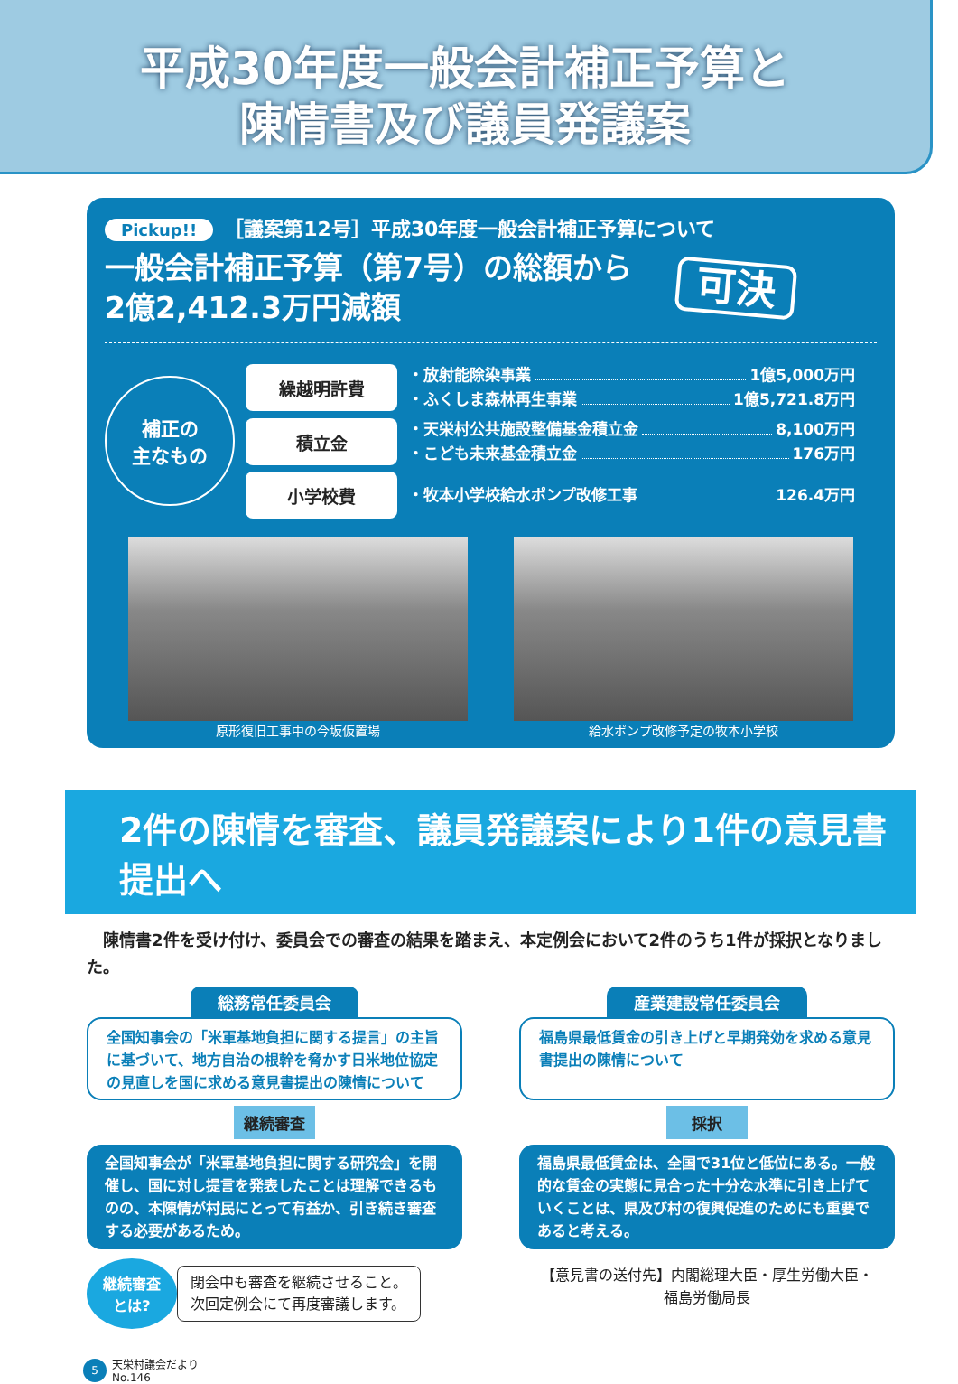平成30年度一般会計補正予算と
陳情書及び議員発議案
Pickup!! ［議案第12号］平成30年度一般会計補正予算について
一般会計補正予算（第7号）の総額から
2億2,412.3万円減額
可決
補正の
主なもの
繰越明許費
・放射能除染事業 1億5,000万円
・ふくしま森林再生事業 1億5,721.8万円
積立金
・天栄村公共施設整備基金積立金 8,100万円
・こども未来基金積立金 176万円
小学校費
・牧本小学校給水ポンプ改修工事 126.4万円
原形復旧工事中の今坂仮置場 給水ポンプ改修予定の牧本小学校
2件の陳情を審査、議員発議案により1件の意見書提出へ
陳情書2件を受け付け、委員会での審査の結果を踏まえ、本定例会において2件のうち1件が採択となりました。
総務常任委員会
全国知事会の「米軍基地負担に関する提言」の主旨に基づいて、地方自治の根幹を脅かす日米地位協定の見直しを国に求める意見書提出の陳情について
継続審査
全国知事会が「米軍基地負担に関する研究会」を開催し、国に対し提言を発表したことは理解できるものの、本陳情が村民にとって有益か、引き続き審査する必要があるため。
継続審査
とは?
閉会中も審査を継続させること。
次回定例会にて再度審議します。
産業建設常任委員会
福島県最低賃金の引き上げと早期発効を求める意見書提出の陳情について
採択
福島県最低賃金は、全国で31位と低位にある。一般的な賃金の実態に見合った十分な水準に引き上げていくことは、県及び村の復興促進のためにも重要であると考える。
【意見書の送付先】内閣総理大臣・厚生労働大臣・
福島労働局長
5
天栄村議会だより
No.146